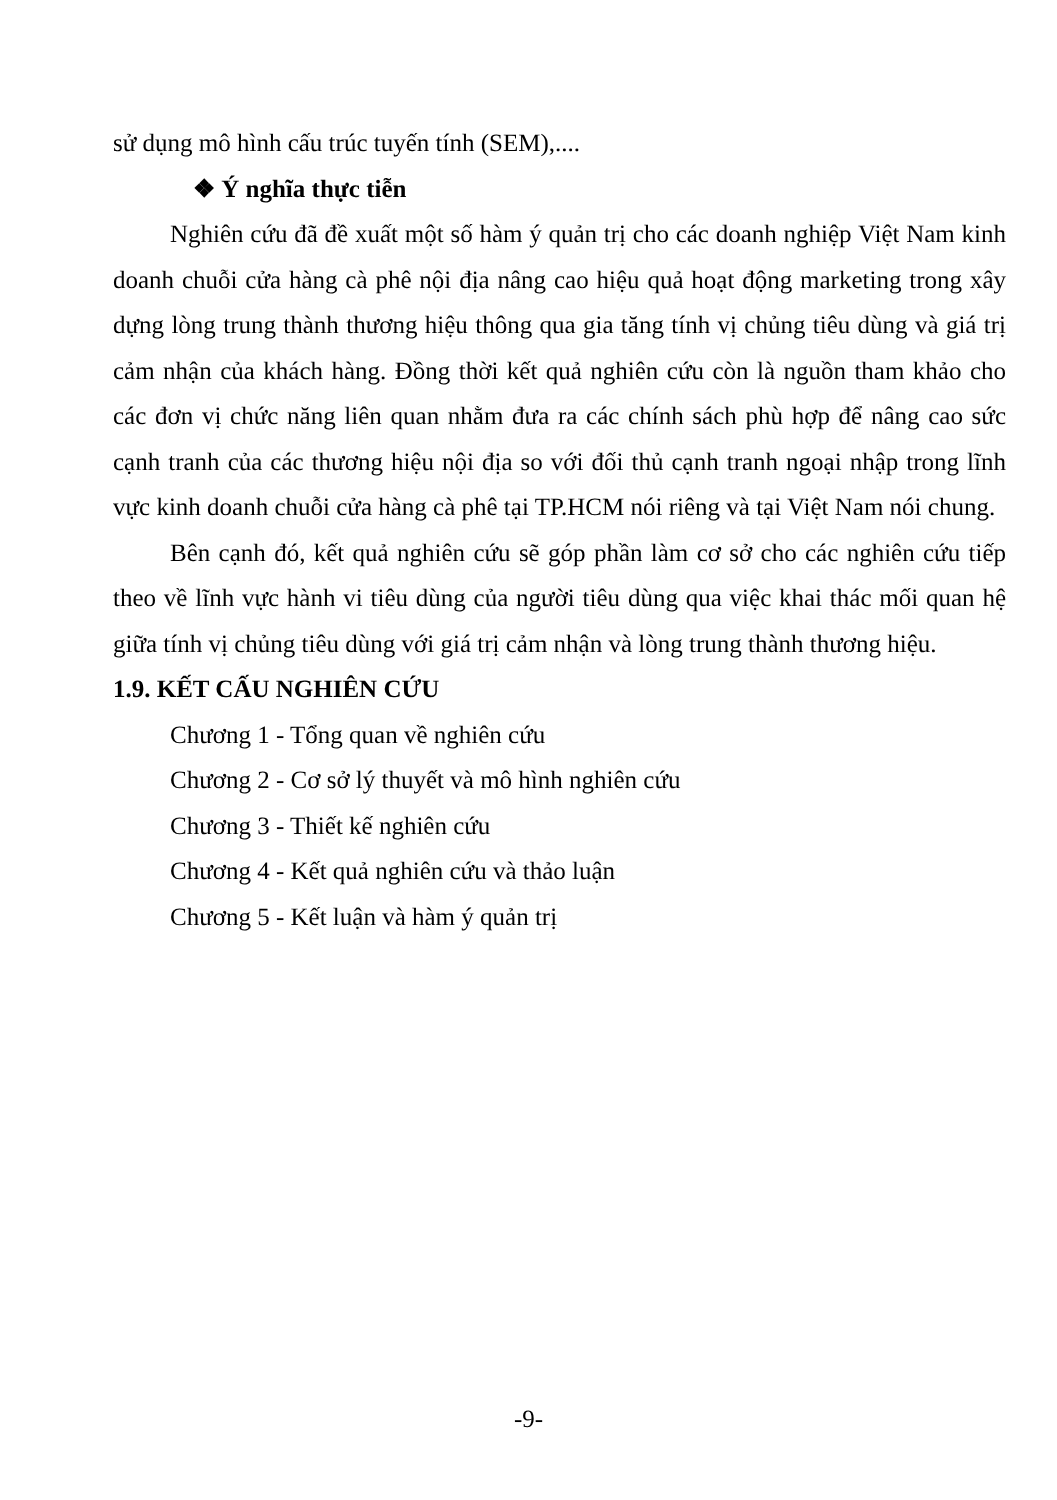sử dụng mô hình cấu trúc tuyến tính (SEM),....
❖ Ý nghĩa thực tiễn
Nghiên cứu đã đề xuất một số hàm ý quản trị cho các doanh nghiệp Việt Nam kinh doanh chuỗi cửa hàng cà phê nội địa nâng cao hiệu quả hoạt động marketing trong xây dựng lòng trung thành thương hiệu thông qua gia tăng tính vị chủng tiêu dùng và giá trị cảm nhận của khách hàng. Đồng thời kết quả nghiên cứu còn là nguồn tham khảo cho các đơn vị chức năng liên quan nhằm đưa ra các chính sách phù hợp để nâng cao sức cạnh tranh của các thương hiệu nội địa so với đối thủ cạnh tranh ngoại nhập trong lĩnh vực kinh doanh chuỗi cửa hàng cà phê tại TP.HCM nói riêng và tại Việt Nam nói chung.
Bên cạnh đó, kết quả nghiên cứu sẽ góp phần làm cơ sở cho các nghiên cứu tiếp theo về lĩnh vực hành vi tiêu dùng của người tiêu dùng qua việc khai thác mối quan hệ giữa tính vị chủng tiêu dùng với giá trị cảm nhận và lòng trung thành thương hiệu.
1.9. KẾT CẤU NGHIÊN CỨU
Chương 1 - Tổng quan về nghiên cứu
Chương 2 - Cơ sở lý thuyết và mô hình nghiên cứu
Chương 3 - Thiết kế nghiên cứu
Chương 4 - Kết quả nghiên cứu và thảo luận
Chương 5 - Kết luận và hàm ý quản trị
-9-